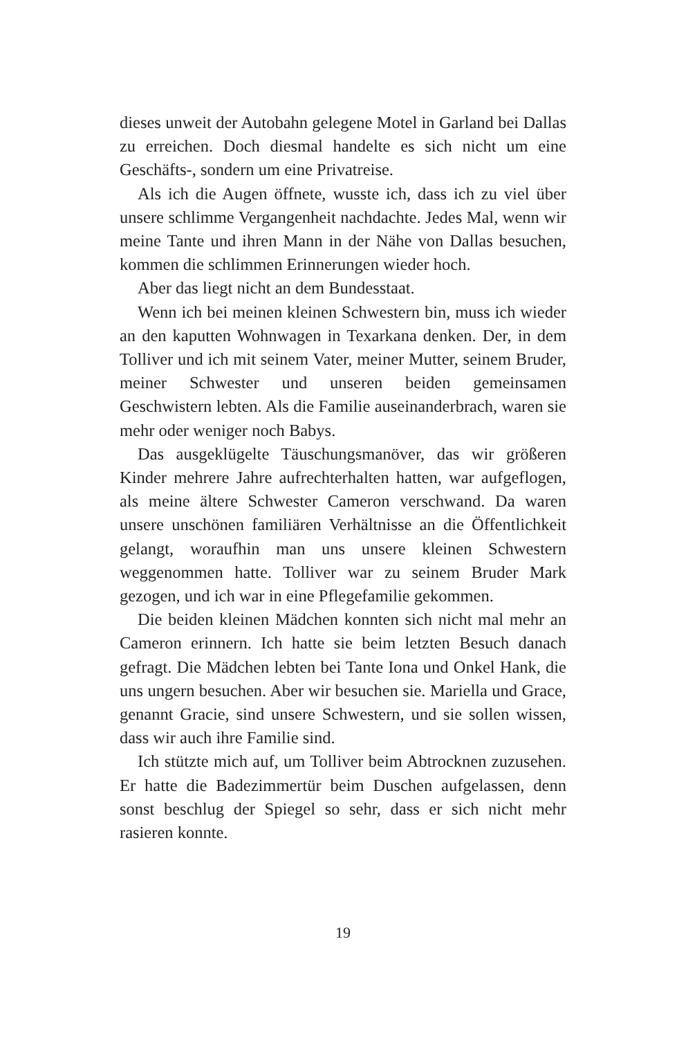dieses unweit der Autobahn gelegene Motel in Garland bei Dallas zu erreichen. Doch diesmal handelte es sich nicht um eine Geschäfts-, sondern um eine Privatreise.
Als ich die Augen öffnete, wusste ich, dass ich zu viel über unsere schlimme Vergangenheit nachdachte. Jedes Mal, wenn wir meine Tante und ihren Mann in der Nähe von Dallas besuchen, kommen die schlimmen Erinnerungen wieder hoch.
Aber das liegt nicht an dem Bundesstaat.
Wenn ich bei meinen kleinen Schwestern bin, muss ich wieder an den kaputten Wohnwagen in Texarkana denken. Der, in dem Tolliver und ich mit seinem Vater, meiner Mutter, seinem Bruder, meiner Schwester und unseren beiden gemeinsamen Geschwistern lebten. Als die Familie auseinanderbrach, waren sie mehr oder weniger noch Babys.
Das ausgeklügelte Täuschungsmanöver, das wir größeren Kinder mehrere Jahre aufrechterhalten hatten, war aufgeflogen, als meine ältere Schwester Cameron verschwand. Da waren unsere unschönen familiären Verhältnisse an die Öffentlichkeit gelangt, woraufhin man uns unsere kleinen Schwestern weggenommen hatte. Tolliver war zu seinem Bruder Mark gezogen, und ich war in eine Pflegefamilie gekommen.
Die beiden kleinen Mädchen konnten sich nicht mal mehr an Cameron erinnern. Ich hatte sie beim letzten Besuch danach gefragt. Die Mädchen lebten bei Tante Iona und Onkel Hank, die uns ungern besuchen. Aber wir besuchen sie. Mariella und Grace, genannt Gracie, sind unsere Schwestern, und sie sollen wissen, dass wir auch ihre Familie sind.
Ich stützte mich auf, um Tolliver beim Abtrocknen zuzusehen. Er hatte die Badezimmertür beim Duschen aufgelassen, denn sonst beschlug der Spiegel so sehr, dass er sich nicht mehr rasieren konnte.
19